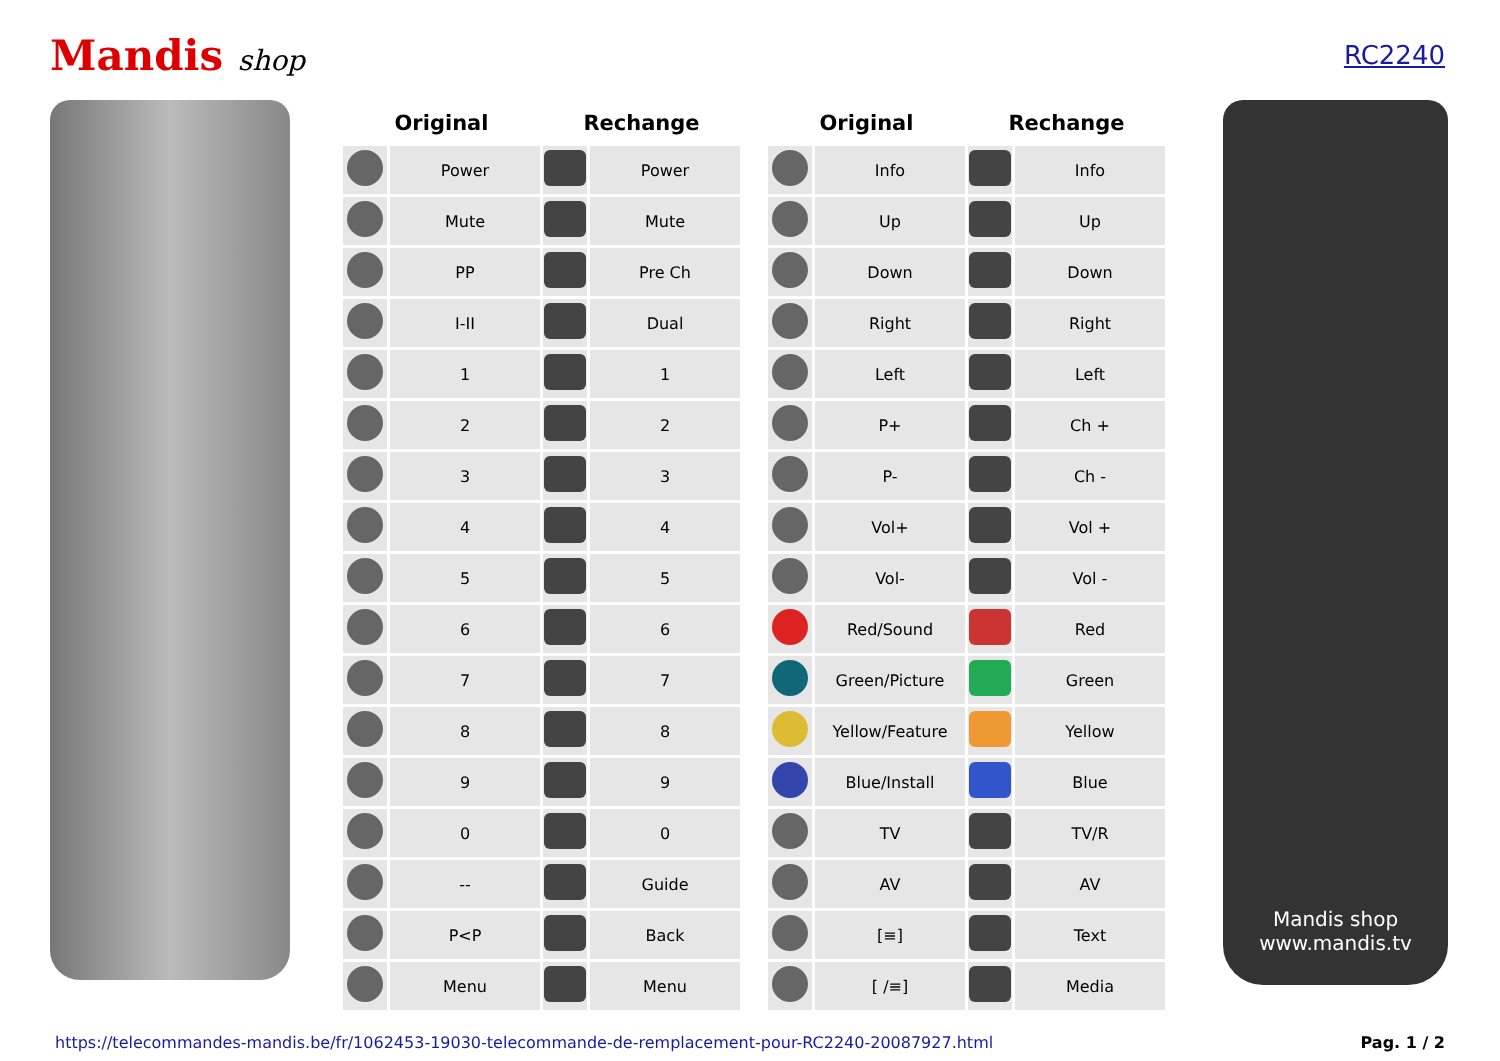Mandis shop RC2240
| Original | | Rechange | | | Original | | Rechange | |
| --- | --- | --- | --- | --- | --- | --- | --- | --- |
| | Power | | Power | | | Info | | Info |
| | Mute | | Mute | | | Up | | Up |
| | PP | | Pre Ch | | | Down | | Down |
| | I-II | | Dual | | | Right | | Right |
| | 1 | | 1 | | | Left | | Left |
| | 2 | | 2 | | | P+ | | Ch + |
| | 3 | | 3 | | | P- | | Ch - |
| | 4 | | 4 | | | Vol+ | | Vol + |
| | 5 | | 5 | | | Vol- | | Vol - |
| | 6 | | 6 | | | Red/Sound | | Red |
| | 7 | | 7 | | | Green/Picture | | Green |
| | 8 | | 8 | | | Yellow/Feature | | Yellow |
| | 9 | | 9 | | | Blue/Install | | Blue |
| | 0 | | 0 | | | TV | | TV/R |
| | -- | | Guide | | | AV | | AV |
| | P<P | | Back | | | [≡] | | Text |
| | Menu | | Menu | | | [ /≡] | | Media |
Mandis shop
www.mandis.tv
https://telecommandes-mandis.be/fr/1062453-19030-telecommande-de-remplacement-pour-RC2240-20087927.html Pag. 1 / 2